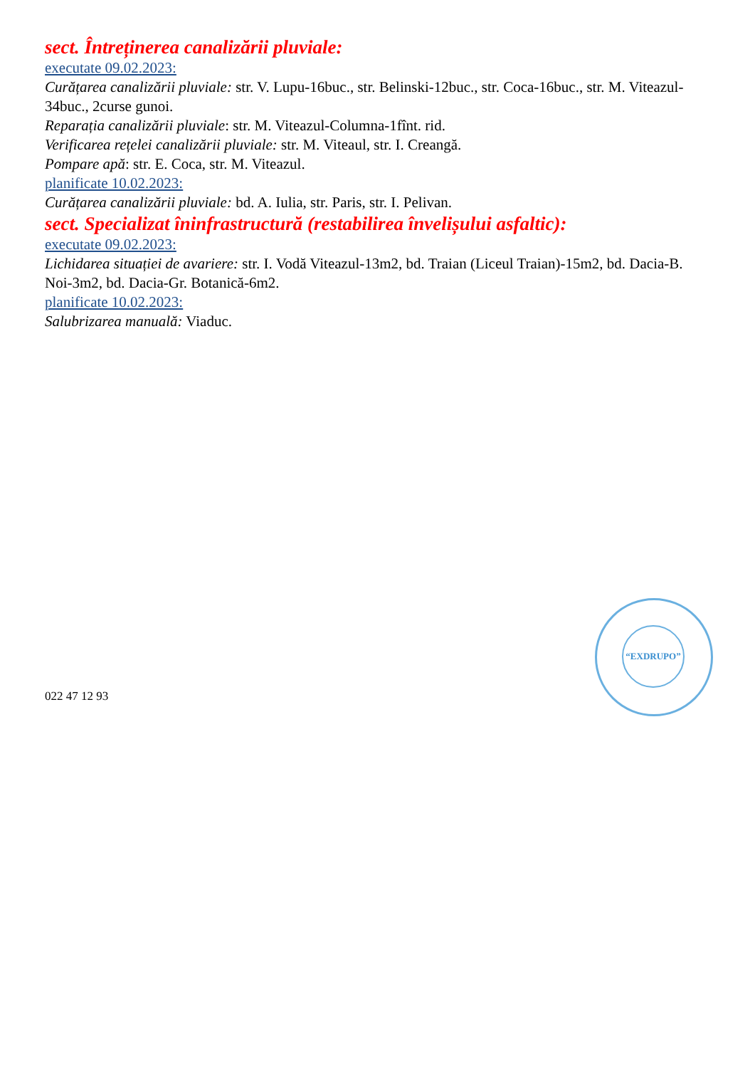sect. Întreținerea canalizării pluviale:
executate 09.02.2023:
Curățarea canalizării pluviale: str. V. Lupu-16buc., str. Belinski-12buc., str. Coca-16buc., str. M. Viteazul-34buc., 2curse gunoi.
Reparația canalizării pluviale: str. M. Viteazul-Columna-1fînt. rid.
Verificarea rețelei canalizării pluviale: str. M. Viteaul, str. I. Creangă.
Pompare apă: str. E. Coca, str. M. Viteazul.
planificate 10.02.2023:
Curățarea canalizării pluviale: bd. A. Iulia, str. Paris, str. I. Pelivan.
sect. Specializat îninfrastructură (restabilirea învelișului asfaltic):
executate 09.02.2023:
Lichidarea situației de avariere: str. I. Vodă Viteazul-13m2, bd. Traian (Liceul Traian)-15m2, bd. Dacia-B. Noi-3m2, bd. Dacia-Gr. Botanică-6m2.
planificate 10.02.2023:
Salubrizarea manuală: Viaduc.
022 47 12 93
“EXDRUPO”